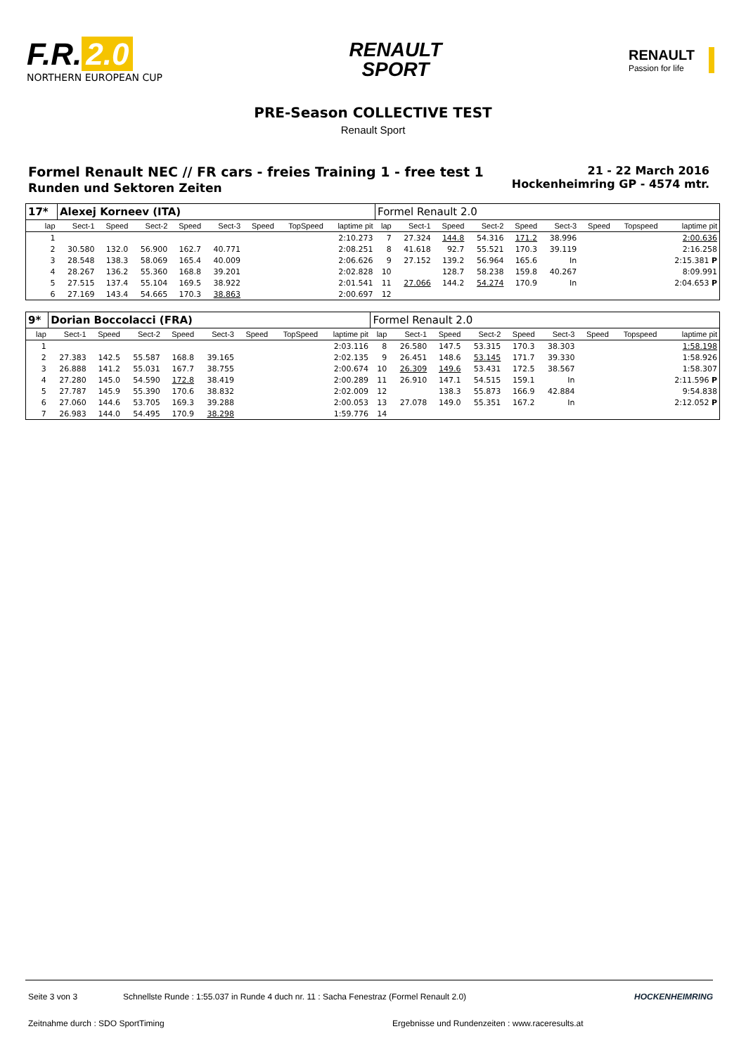F.R. 2.0
NORTHERN EUROPEAN CUP
RENAULT
SPORT
RENAULT
Passion for life
PRE-Season COLLECTIVE TEST
Renault Sport
Formel Renault NEC // FR cars - freies Training 1 - free test 1
Runden und Sektoren Zeiten
21 - 22 March 2016
Hockenheimring GP - 4574 mtr.
| 17* | Alexej Korneev (ITA) | | | | | | | | Formel Renault 2.0 | | | | | | | | |
| lap | Sect-1 | Speed | Sect-2 | Speed | Sect-3 | Speed | TopSpeed | laptime pit | lap | Sect-1 | Speed | Sect-2 | Speed | Sect-3 | Speed | Topspeed | laptime pit |
| 1 | | | | | | | | 2:10.273 | 7 | 27.324 | 144.8 | 54.316 | 171.2 | 38.996 | | | 2:00.636 |
| 2 | 30.580 | 132.0 | 56.900 | 162.7 | 40.771 | | | 2:08.251 | 8 | 41.618 | 92.7 | 55.521 | 170.3 | 39.119 | | | 2:16.258 |
| 3 | 28.548 | 138.3 | 58.069 | 165.4 | 40.009 | | | 2:06.626 | 9 | 27.152 | 139.2 | 56.964 | 165.6 | In | | | 2:15.381 P |
| 4 | 28.267 | 136.2 | 55.360 | 168.8 | 39.201 | | | 2:02.828 | 10 | | 128.7 | 58.238 | 159.8 | 40.267 | | | 8:09.991 |
| 5 | 27.515 | 137.4 | 55.104 | 169.5 | 38.922 | | | 2:01.541 | 11 | 27.066 | 144.2 | 54.274 | 170.9 | In | | | 2:04.653 P |
| 6 | 27.169 | 143.4 | 54.665 | 170.3 | 38.863 | | | 2:00.697 | 12 | | | | | | | | |
| 9* | Dorian Boccolacci (FRA) | | | | | | | | Formel Renault 2.0 | | | | | | | | |
| lap | Sect-1 | Speed | Sect-2 | Speed | Sect-3 | Speed | TopSpeed | laptime pit | lap | Sect-1 | Speed | Sect-2 | Speed | Sect-3 | Speed | Topspeed | laptime pit |
| 1 | | | | | | | | 2:03.116 | 8 | 26.580 | 147.5 | 53.315 | 170.3 | 38.303 | | | 1:58.198 |
| 2 | 27.383 | 142.5 | 55.587 | 168.8 | 39.165 | | | 2:02.135 | 9 | 26.451 | 148.6 | 53.145 | 171.7 | 39.330 | | | 1:58.926 |
| 3 | 26.888 | 141.2 | 55.031 | 167.7 | 38.755 | | | 2:00.674 | 10 | 26.309 | 149.6 | 53.431 | 172.5 | 38.567 | | | 1:58.307 |
| 4 | 27.280 | 145.0 | 54.590 | 172.8 | 38.419 | | | 2:00.289 | 11 | 26.910 | 147.1 | 54.515 | 159.1 | In | | | 2:11.596 P |
| 5 | 27.787 | 145.9 | 55.390 | 170.6 | 38.832 | | | 2:02.009 | 12 | | 138.3 | 55.873 | 166.9 | 42.884 | | | 9:54.838 |
| 6 | 27.060 | 144.6 | 53.705 | 169.3 | 39.288 | | | 2:00.053 | 13 | 27.078 | 149.0 | 55.351 | 167.2 | In | | | 2:12.052 P |
| 7 | 26.983 | 144.0 | 54.495 | 170.9 | 38.298 | | | 1:59.776 | 14 | | | | | | | | |
Seite 3 von 3 Schnellste Runde : 1:55.037 in Runde 4 duch nr. 11 : Sacha Fenestraz (Formel Renault 2.0) HOCKENHEIMRING
Zeitnahme durch : SDO SportTiming Ergebnisse und Rundenzeiten : www.raceresults.at